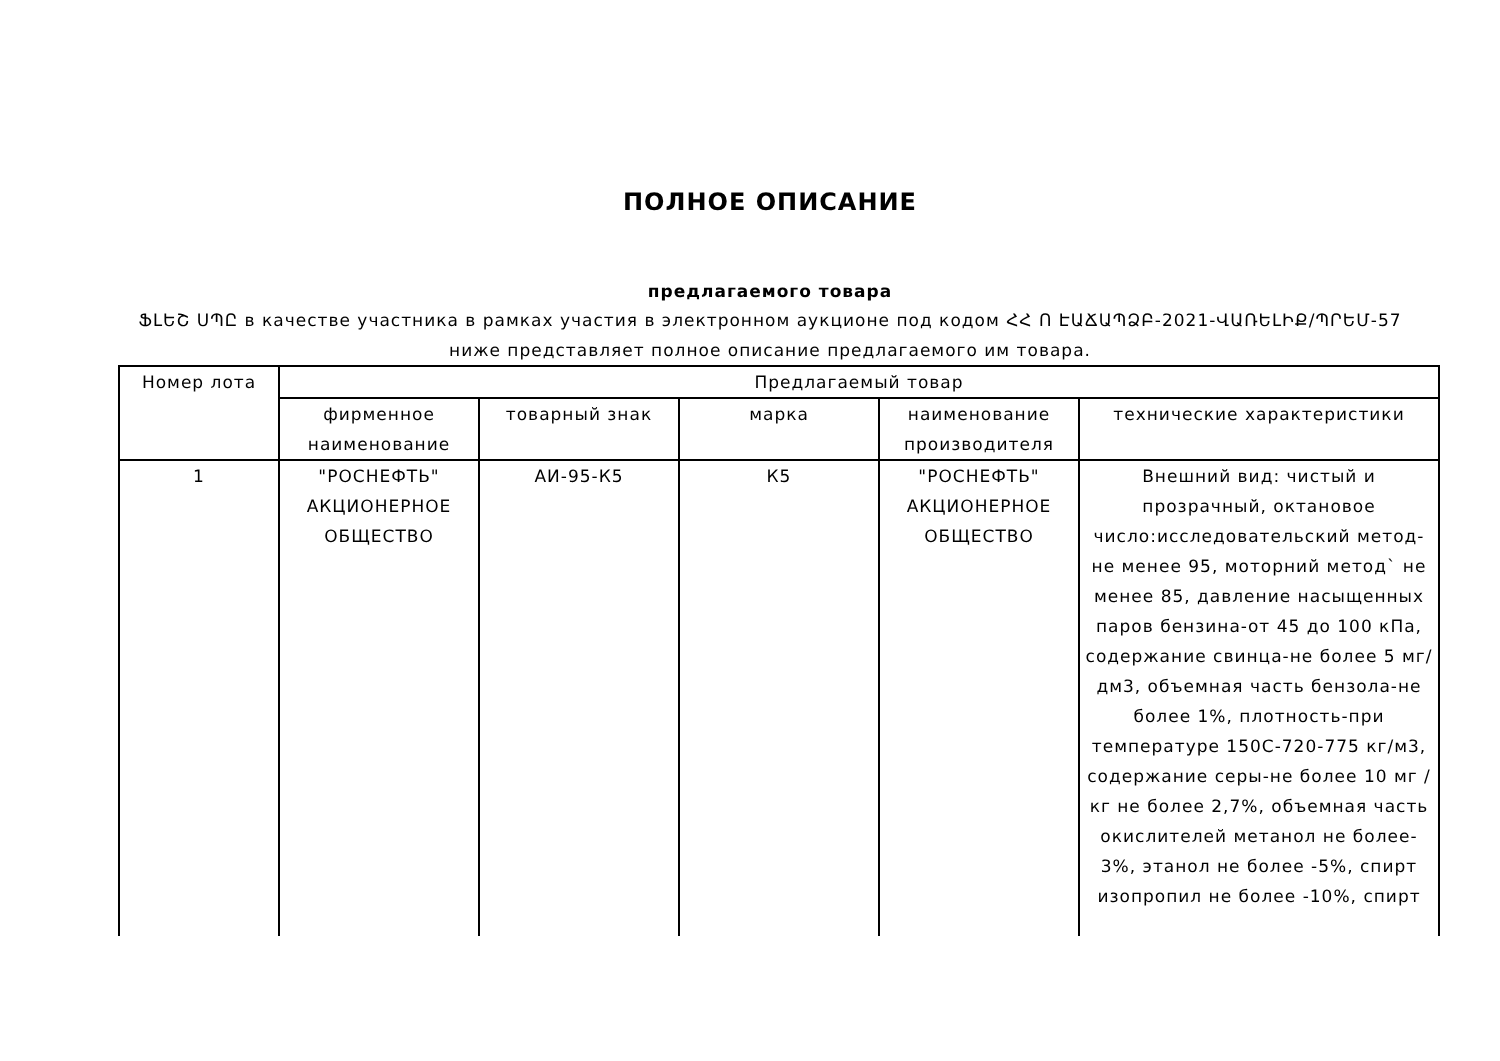ПОЛНОЕ ОПИСАНИЕ
предлагаемого товара
ՖԼԵՇ ՍՊԸ в качестве участника в рамках участия в электронном аукционе под кодом ՀՀ Ո ԷԱՃԱՊՁԲ-2021-ՎԱՌԵԼԻՔ/ՊՐԵՄ-57
ниже представляет полное описание предлагаемого им товара.
| Номер лота | Предлагаемый товар | | | | |
| --- | --- | --- | --- | --- | --- |
| | фирменное наименование | товарный знак | марка | наименование производителя | технические характеристики |
| 1 | "РОСНЕФТЬ" АКЦИОНЕРНОЕ ОБЩЕСТВО | АИ-95-К5 | К5 | "РОСНЕФТЬ" АКЦИОНЕРНОЕ ОБЩЕСТВО | Внешний вид: чистый и прозрачный, октановое число:исследовательский метод-не менее 95, моторний метод` не менее 85, давление насыщенных паров бензина-от 45 до 100 кПа, содержание свинца-не более 5 мг/дм3, объемная часть бензола-не более 1%, плотность-при температуре 150С-720-775 кг/м3, содержание серы-не более 10 мг / кг не более 2,7%, объемная часть окислителей метанол не более- 3%, этанол не более -5%, спирт изопропил не более -10%, спирт |